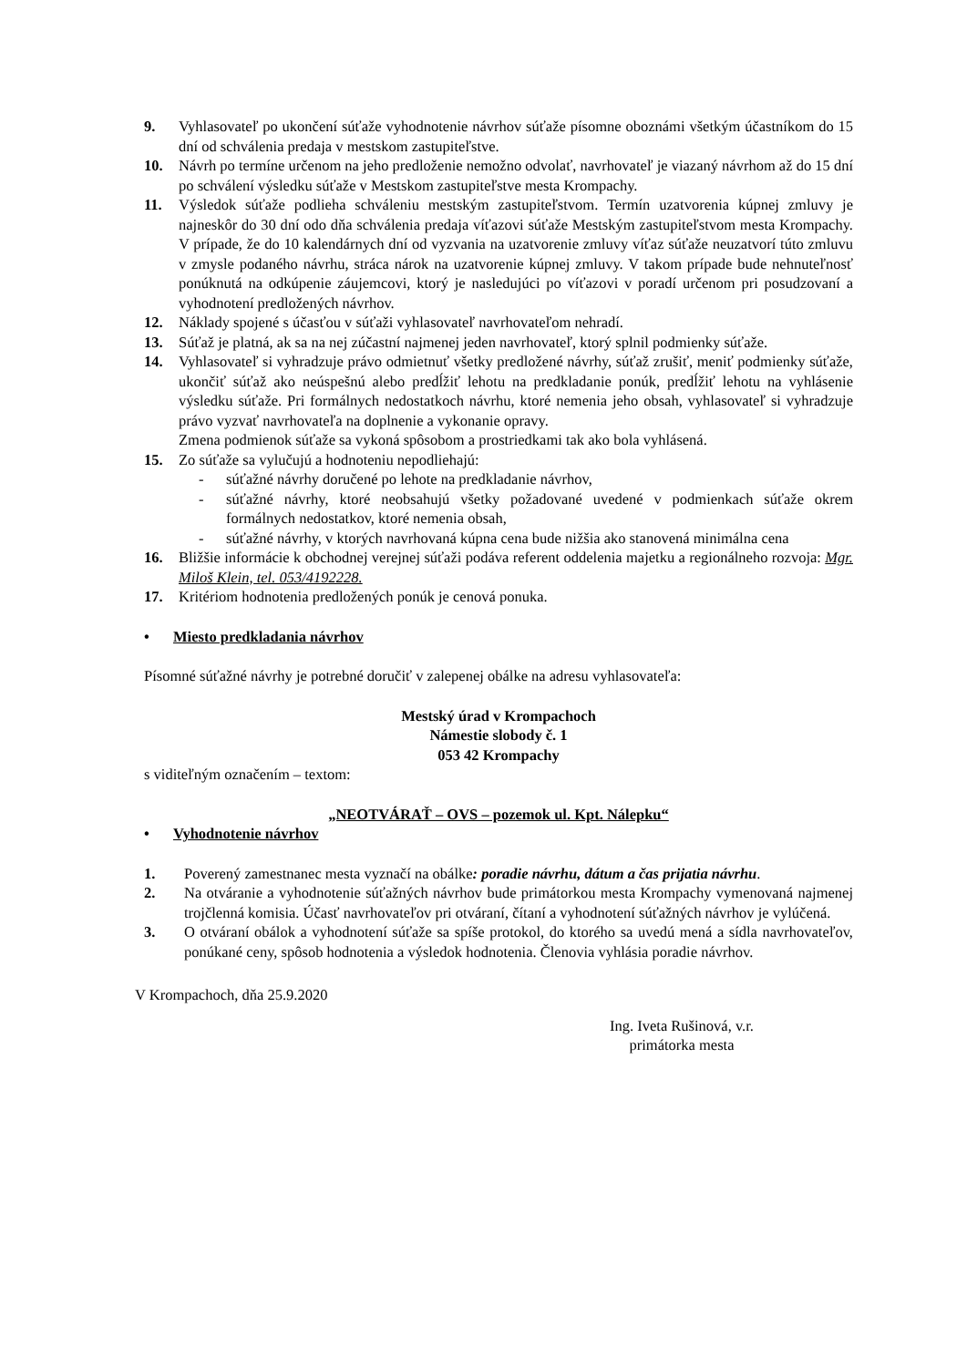9. Vyhlasovateľ po ukončení súťaže vyhodnotenie návrhov súťaže písomne oboznámi všetkým účastníkom do 15 dní od schválenia predaja v mestskom zastupiteľstve.
10. Návrh po termíne určenom na jeho predloženie nemožno odvolať, navrhovateľ je viazaný návrhom až do 15 dní po schválení výsledku súťaže v Mestskom zastupiteľstve mesta Krompachy.
11. Výsledok súťaže podlieha schváleniu mestským zastupiteľstvom. Termín uzatvorenia kúpnej zmluvy je najneskôr do 30 dní odo dňa schválenia predaja víťazovi súťaže Mestským zastupiteľstvom mesta Krompachy. V prípade, že do 10 kalendárnych dní od vyzvania na uzatvorenie zmluvy víťaz súťaže neuzatvorí túto zmluvu v zmysle podaného návrhu, stráca nárok na uzatvorenie kúpnej zmluvy. V takom prípade bude nehnuteľnosť ponúknutá na odkúpenie záujemcovi, ktorý je nasledujúci po víťazovi v poradí určenom pri posudzovaní a vyhodnotení predložených návrhov.
12. Náklady spojené s účasťou v súťaži vyhlasovateľ navrhovateľom nehradí.
13. Súťaž je platná, ak sa na nej zúčastní najmenej jeden navrhovateľ, ktorý splnil podmienky súťaže.
14. Vyhlasovateľ si vyhradzuje právo odmietnuť všetky predložené návrhy, súťaž zrušiť, meniť podmienky súťaže, ukončiť súťaž ako neúspešnú alebo predĺžiť lehotu na predkladanie ponúk, predĺžiť lehotu na vyhlásenie výsledku súťaže. Pri formálnych nedostatkoch návrhu, ktoré nemenia jeho obsah, vyhlasovateľ si vyhradzuje právo vyzvať navrhovateľa na doplnenie a vykonanie opravy.
Zmena podmienok súťaže sa vykoná spôsobom a prostriedkami tak ako bola vyhlásená.
15. Zo súťaže sa vylučujú a hodnoteniu nepodliehajú:
- súťažné návrhy doručené po lehote na predkladanie návrhov,
- súťažné návrhy, ktoré neobsahujú všetky požadované uvedené v podmienkach súťaže okrem formálnych nedostatkov, ktoré nemenia obsah,
- súťažné návrhy, v ktorých navrhovaná kúpna cena bude nižšia ako stanovená minimálna cena
16. Bližšie informácie k obchodnej verejnej súťaži podáva referent oddelenia majetku a regionálneho rozvoja: Mgr. Miloš Klein, tel. 053/4192228.
17. Kritériom hodnotenia predložených ponúk je cenová ponuka.
• Miesto predkladania návrhov
Písomné súťažné návrhy je potrebné doručiť v zalepenej obálke na adresu vyhlasovateľa:
Mestský úrad v Krompachoch
Námestie slobody č. 1
053 42 Krompachy
s viditeľným označením – textom:
„NEOTVÁRAŤ – OVS – pozemok ul. Kpt. Nálepku“
• Vyhodnotenie návrhov
1. Poverený zamestnanec mesta vyznačí na obálke: poradie návrhu, dátum a čas prijatia návrhu.
2. Na otváranie a vyhodnotenie súťažných návrhov bude primátorkou mesta Krompachy vymenovaná najmenej trojčlenná komisia. Účasť navrhovateľov pri otváraní, čítaní a vyhodnotení súťažných návrhov je vylúčená.
3. O otváraní obálok a vyhodnotení súťaže sa spíše protokol, do ktorého sa uvedú mená a sídla navrhovateľov, ponúkané ceny, spôsob hodnotenia a výsledok hodnotenia. Členovia vyhlásia poradie návrhov.
V Krompachoch, dňa 25.9.2020
Ing. Iveta Rušinová, v.r.
primátorka mesta